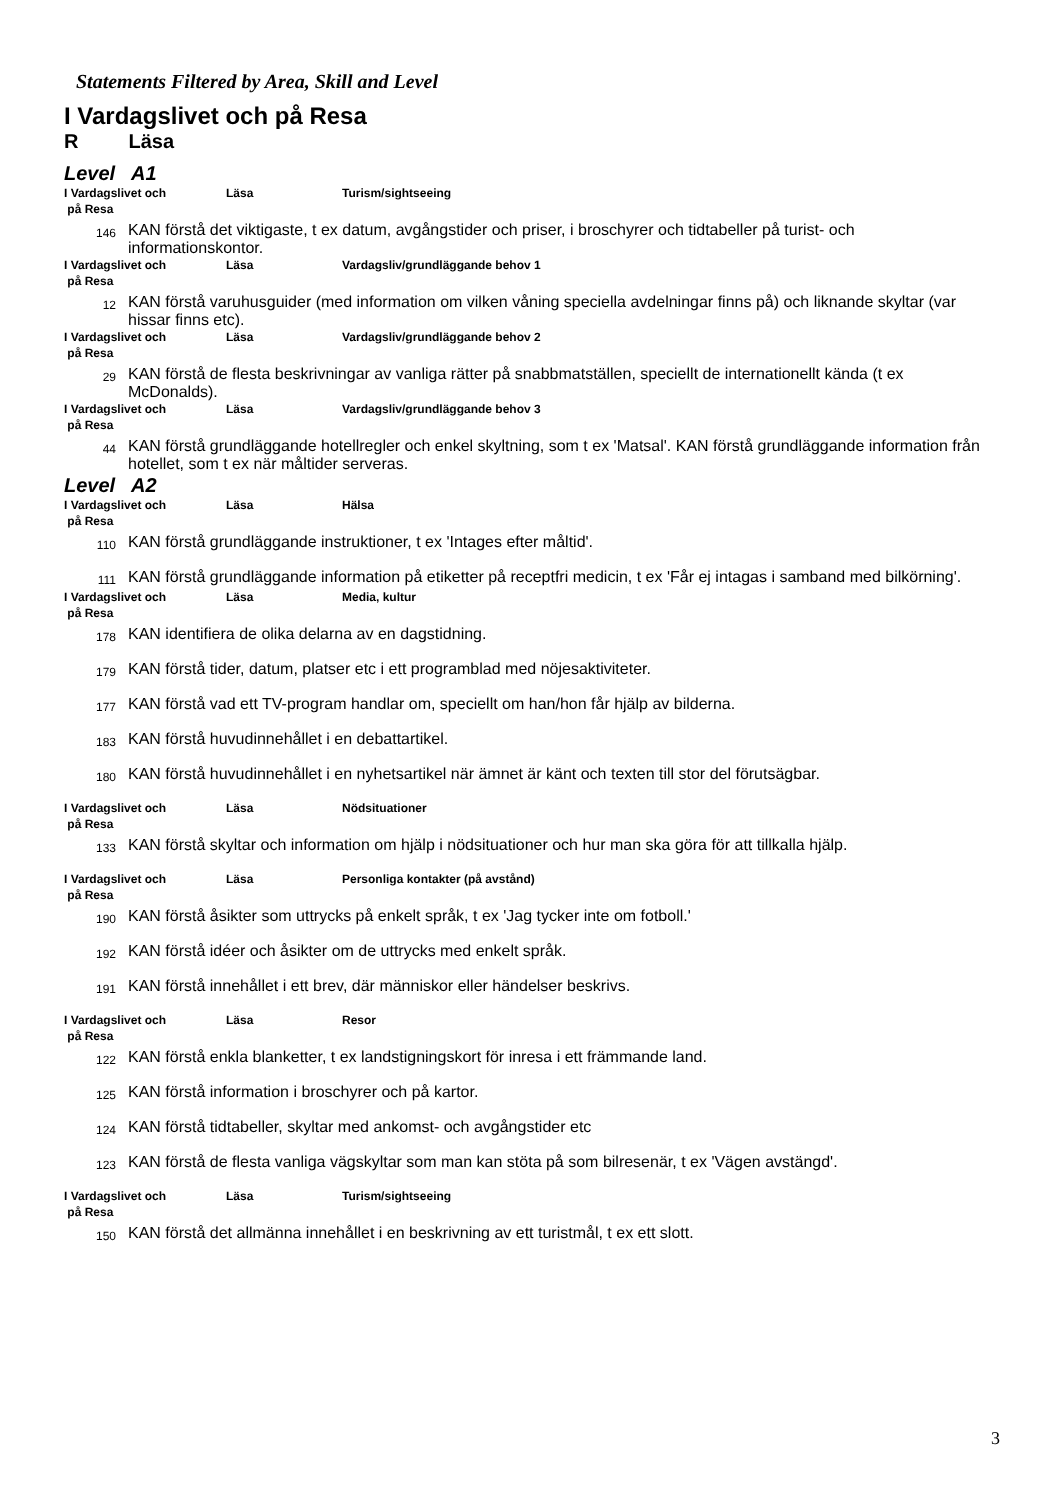Statements Filtered by Area, Skill and Level
I Vardagslivet och på Resa
R Läsa
Level A1
I Vardagslivet och
på Resa
Läsa Turism/sightseeing
146
KAN förstå det viktigaste, t ex datum, avgångstider och priser, i broschyrer och tidtabeller på turist- och informationskontor.
I Vardagslivet och
på Resa
Läsa Vardagsliv/grundläggande behov 1
12
KAN förstå varuhusguider (med information om vilken våning speciella avdelningar finns på) och liknande skyltar (var hissar finns etc).
I Vardagslivet och
på Resa
Läsa Vardagsliv/grundläggande behov 2
29
KAN förstå de flesta beskrivningar av vanliga rätter på snabbmatställen, speciellt de internationellt kända (t ex McDonalds).
I Vardagslivet och
på Resa
Läsa Vardagsliv/grundläggande behov 3
44
KAN förstå grundläggande hotellregler och enkel skyltning, som t ex 'Matsal'. KAN förstå grundläggande information från hotellet, som t ex när måltider serveras.
Level A2
I Vardagslivet och
på Resa
Läsa Hälsa
110
KAN förstå grundläggande instruktioner, t ex 'Intages efter måltid'.
111
KAN förstå grundläggande information på etiketter på receptfri medicin, t ex 'Får ej intagas i samband med bilkörning'.
I Vardagslivet och
på Resa
Läsa Media, kultur
178
KAN identifiera de olika delarna av en dagstidning.
179
KAN förstå tider, datum, platser etc i ett programblad med nöjesaktiviteter.
177
KAN förstå vad ett TV-program handlar om, speciellt om han/hon får hjälp av bilderna.
183
KAN förstå huvudinnehållet i en debattartikel.
180
KAN förstå huvudinnehållet i en nyhetsartikel när ämnet är känt och texten till stor del förutsägbar.
I Vardagslivet och
på Resa
Läsa Nödsituationer
133
KAN förstå skyltar och information om hjälp i nödsituationer och hur man ska göra för att tillkalla hjälp.
I Vardagslivet och
på Resa
Läsa Personliga kontakter (på avstånd)
190
KAN förstå åsikter som uttrycks på enkelt språk, t ex 'Jag tycker inte om fotboll.'
192
KAN förstå idéer och åsikter om de uttrycks med enkelt språk.
191
KAN förstå innehållet i ett brev, där människor eller händelser beskrivs.
I Vardagslivet och
på Resa
Läsa Resor
122
KAN förstå enkla blanketter, t ex landstigningskort för inresa i ett främmande land.
125
KAN förstå information i broschyrer och på kartor.
124
KAN förstå tidtabeller, skyltar med ankomst- och avgångstider etc
123
KAN förstå de flesta vanliga vägskyltar som man kan stöta på som bilresenär, t ex 'Vägen avstängd'.
I Vardagslivet och
på Resa
Läsa Turism/sightseeing
150
KAN förstå det allmänna innehållet i en beskrivning av ett turistmål, t ex ett slott.
3